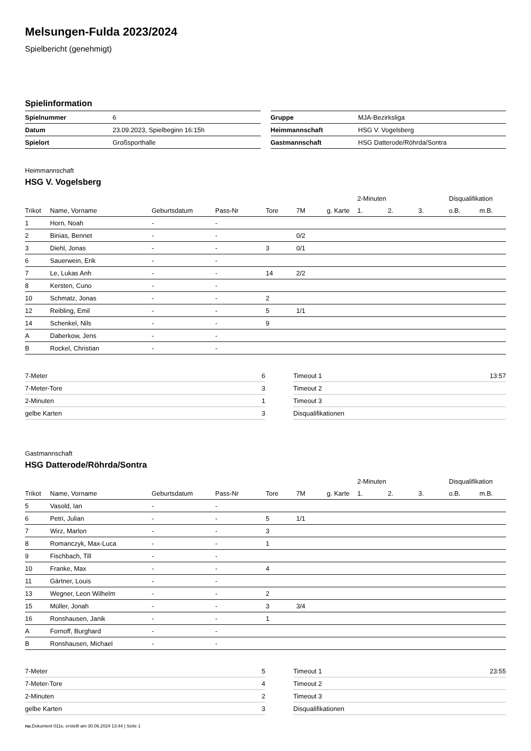Melsungen-Fulda 2023/2024
Spielbericht (genehmigt)
Spielinformation
| Spielnummer | 6 |
| Datum | 23.09.2023, Spielbeginn 16:15h |
| Spielort | Großsporthalle |
| Gruppe | MJA-Bezirksliga |
| Heimmannschaft | HSG V. Vogelsberg |
| Gastmannschaft | HSG Datterode/Röhrda/Sontra |
Heimmannschaft
HSG V. Vogelsberg
| | | | | | | | 2-Minuten | | | Disqualifikation | |
| --- | --- | --- | --- | --- | --- | --- | --- | --- | --- | --- | --- |
| Trikot | Name, Vorname | Geburtsdatum | Pass-Nr | Tore | 7M | g. Karte | 1. | 2. | 3. | o.B. | m.B. |
| 1 | Horn, Noah | - | - | | | | | | | | |
| 2 | Binias, Bennet | - | - | | 0/2 | | | | | | |
| 3 | Diehl, Jonas | - | - | 3 | 0/1 | | | | | | |
| 6 | Sauerwein, Erik | - | - | | | | | | | | |
| 7 | Le, Lukas Anh | - | - | 14 | 2/2 | | | | | | |
| 8 | Kersten, Cuno | - | - | | | | | | | | |
| 10 | Schmatz, Jonas | - | - | 2 | | | | | | | |
| 12 | Reibling, Emil | - | - | 5 | 1/1 | | | | | | |
| 14 | Schenkel, Nils | - | - | 9 | | | | | | | |
| A | Daberkow, Jens | - | - | | | | | | | | |
| B | Rockel, Christian | - | - | | | | | | | | |
| 7-Meter | 6 |
| 7-Meter-Tore | 3 |
| 2-Minuten | 1 |
| gelbe Karten | 3 |
| Timeout 1 | 13:57 |
| Timeout 2 | |
| Timeout 3 | |
| Disqualifikationen | |
Gastmannschaft
HSG Datterode/Röhrda/Sontra
| | | | | | | | 2-Minuten | | | Disqualifikation | |
| --- | --- | --- | --- | --- | --- | --- | --- | --- | --- | --- | --- |
| Trikot | Name, Vorname | Geburtsdatum | Pass-Nr | Tore | 7M | g. Karte | 1. | 2. | 3. | o.B. | m.B. |
| 5 | Vasold, Ian | - | - | | | | | | | | |
| 6 | Petri, Julian | - | - | 5 | 1/1 | | | | | | |
| 7 | Wirz, Marlon | - | - | 3 | | | | | | | |
| 8 | Romanczyk, Max-Luca | - | - | 1 | | | | | | | |
| 9 | Fischbach, Till | - | - | | | | | | | | |
| 10 | Franke, Max | - | - | 4 | | | | | | | |
| 11 | Gärtner, Louis | - | - | | | | | | | | |
| 13 | Wegner, Leon Wilhelm | - | - | 2 | | | | | | | |
| 15 | Müller, Jonah | - | - | 3 | 3/4 | | | | | | |
| 16 | Ronshausen, Janik | - | - | 1 | | | | | | | |
| A | Fornoff, Burghard | - | - | | | | | | | | |
| B | Ronshausen, Michael | - | - | | | | | | | | |
| 7-Meter | 5 |
| 7-Meter-Tore | 4 |
| 2-Minuten | 2 |
| gelbe Karten | 3 |
| Timeout 1 | 23:55 |
| Timeout 2 | |
| Timeout 3 | |
| Disqualifikationen | |
nu.Dokument 011e, erstellt am 30.06.2024 13:44 | Seite 1